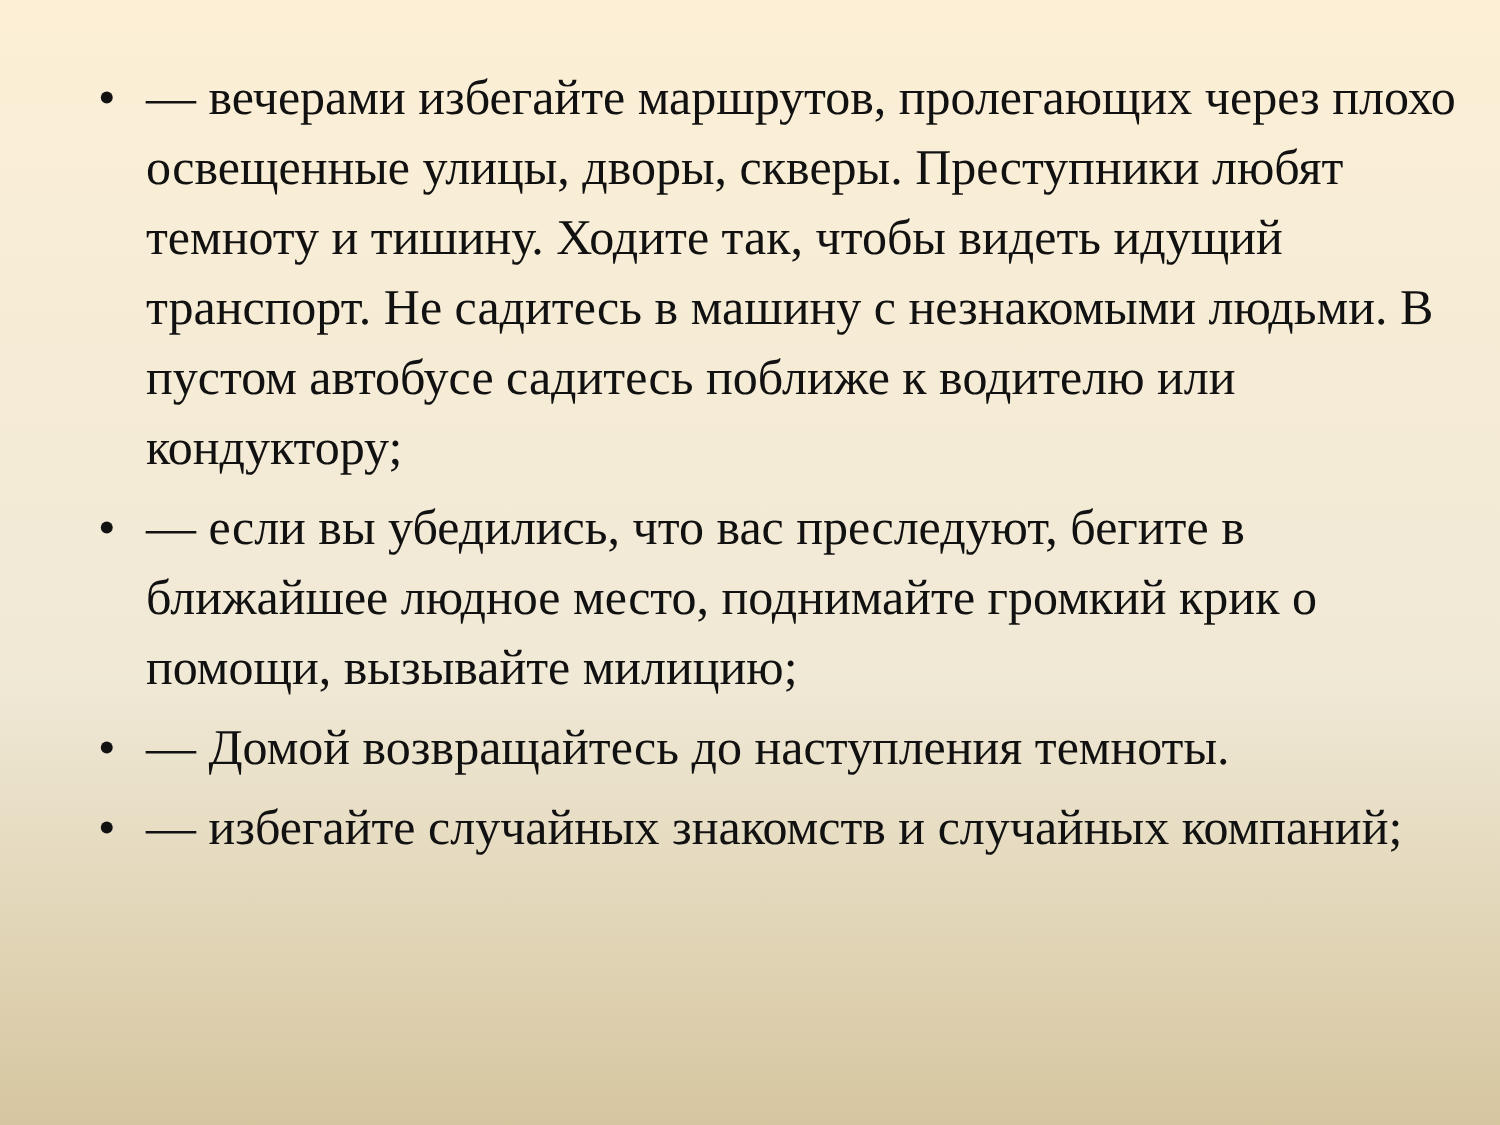• — вечерами избегайте маршрутов, пролегающих через плохо освещенные улицы, дворы, скверы. Преступники любят темноту и тишину. Ходите так, чтобы видеть идущий транспорт. Не садитесь в машину с незнакомыми людьми. В пустом автобусе садитесь поближе к водителю или кондуктору;
• — если вы убедились, что вас преследуют, бегите в ближайшее людное место, поднимайте громкий крик о помощи, вызывайте милицию;
• — Домой возвращайтесь до наступления темноты.
• — избегайте случайных знакомств и случайных компаний;